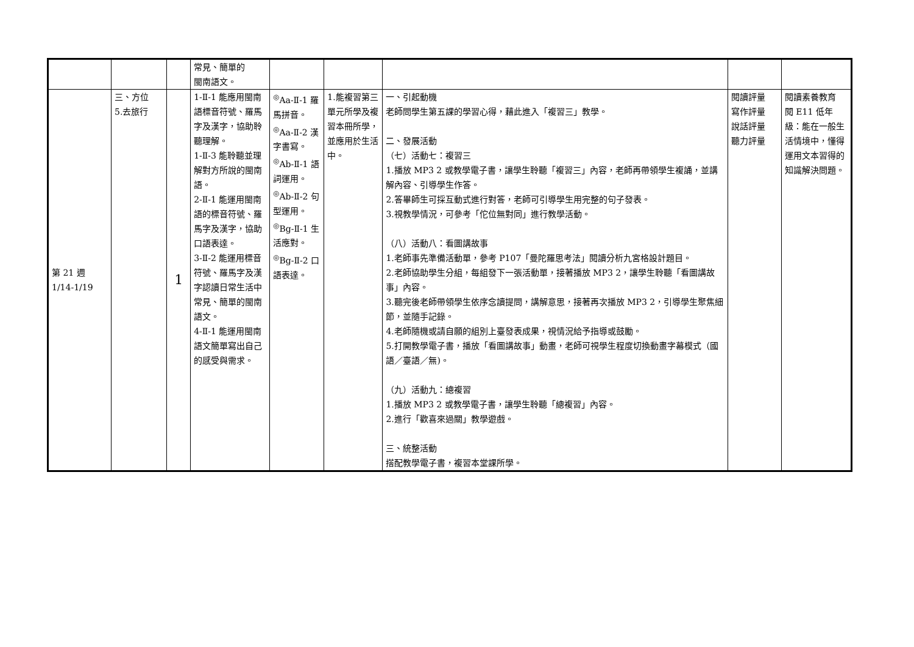| | | | 常見、簡單的 閩南語文。 | | | | | |
| 第 21 週 1/14-1/19 | 三、方位 5.去旅行 | 1 | 1-Ⅱ-1 能應用閩南語標音符號、羅馬字及漢字，協助聆聽理解。 1-Ⅱ-3 能聆聽並理解對方所說的閩南語。 2-Ⅱ-1 能運用閩南語的標音符號、羅馬字及漢字，協助口語表達。 3-Ⅱ-2 能運用標音符號、羅馬字及漢字認讀日常生活中常見、簡單的閩南語文。 4-Ⅱ-1 能運用閩南語文簡單寫出自己的感受與需求。 | <sup>◎</sup>Aa-Ⅱ-1 羅馬拼音。 <sup>◎</sup>Aa-Ⅱ-2 漢字書寫。 <sup>◎</sup>Ab-Ⅱ-1 語詞運用。 <sup>◎</sup>Ab-Ⅱ-2 句型運用。 <sup>◎</sup>Bg-Ⅱ-1 生活應對。 <sup>◎</sup>Bg-Ⅱ-2 口語表達。 | 1.能複習第三單元所學及複習本冊所學，並應用於生活中。 | 一、引起動機 老師問學生第五課的學習心得，藉此進入「複習三」教學。 二、發展活動 （七）活動七：複習三 1.播放 MP3 2 或教學電子書，讓學生聆聽「複習三」內容，老師再帶領學生複誦，並講解內容、引導學生作答。 2.答畢師生可採互動式進行對答，老師可引導學生用完整的句子發表。 3.視教學情況，可參考「佗位無對同」進行教學活動。 （八）活動八：看圖講故事 1.老師事先準備活動單，參考 P107「曼陀羅思考法」閱讀分析九宮格設計題目。 2.老師協助學生分組，每組發下一張活動單，接著播放 MP3 2，讓學生聆聽「看圖講故事」內容。 3.聽完後老師帶領學生依序念讀提問，講解意思，接著再次播放 MP3 2，引導學生聚焦細節，並隨手記錄。 4.老師隨機或請自願的組別上臺發表成果，視情況給予指導或鼓勵。 5.打開教學電子書，播放「看圖講故事」動畫，老師可視學生程度切換動畫字幕模式（國語／臺語／無)。 （九）活動九：總複習 1.播放 MP3 2 或教學電子書，讓學生聆聽「總複習」內容。 2.進行「歡喜來過關」教學遊戲。 三、統整活動 搭配教學電子書，複習本堂課所學。 | 閱讀評量 寫作評量 說話評量 聽力評量 | 閱讀素養教育 閱 E11 低年級：能在一般生活情境中，懂得運用文本習得的知識解決問題。 |